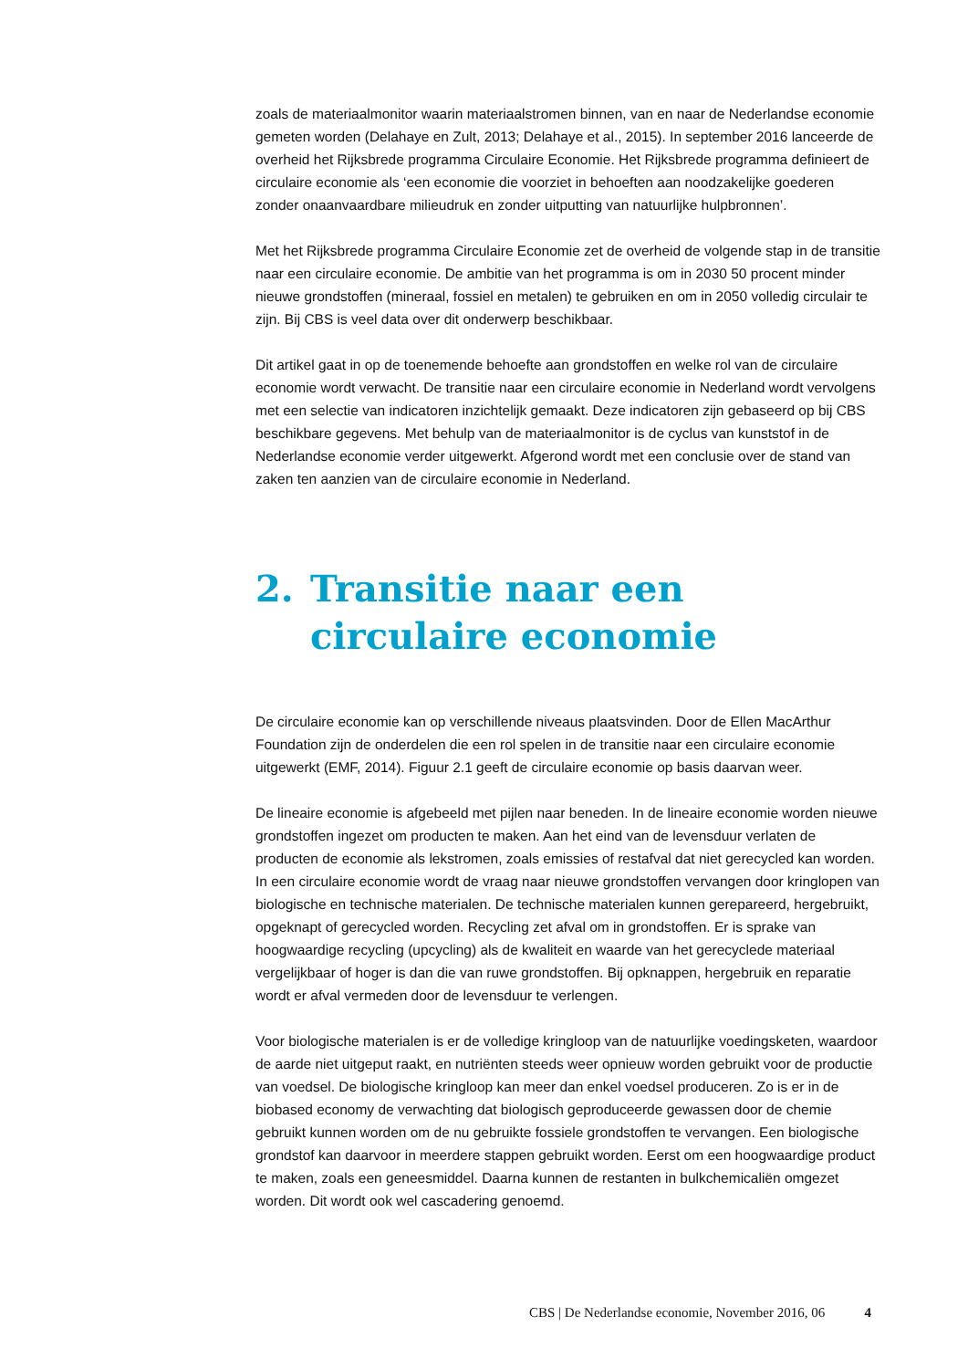zoals de materiaalmonitor waarin materiaalstromen binnen, van en naar de Nederlandse economie gemeten worden (Delahaye en Zult, 2013; Delahaye et al., 2015). In september 2016 lanceerde de overheid het Rijksbrede programma Circulaire Economie. Het Rijksbrede programma definieert de circulaire economie als ‘een economie die voorziet in behoeften aan noodzakelijke goederen zonder onaanvaardbare milieudruk en zonder uitputting van natuurlijke hulpbronnen’.
Met het Rijksbrede programma Circulaire Economie zet de overheid de volgende stap in de transitie naar een circulaire economie. De ambitie van het programma is om in 2030 50 procent minder nieuwe grondstoffen (mineraal, fossiel en metalen) te gebruiken en om in 2050 volledig circulair te zijn. Bij CBS is veel data over dit onderwerp beschikbaar.
Dit artikel gaat in op de toenemende behoefte aan grondstoffen en welke rol van de circulaire economie wordt verwacht. De transitie naar een circulaire economie in Nederland wordt vervolgens met een selectie van indicatoren inzichtelijk gemaakt. Deze indicatoren zijn gebaseerd op bij CBS beschikbare gegevens. Met behulp van de materiaalmonitor is de cyclus van kunststof in de Nederlandse economie verder uitgewerkt. Afgerond wordt met een conclusie over de stand van zaken ten aanzien van de circulaire economie in Nederland.
2. Transitie naar een circulaire economie
De circulaire economie kan op verschillende niveaus plaatsvinden. Door de Ellen MacArthur Foundation zijn de onderdelen die een rol spelen in de transitie naar een circulaire economie uitgewerkt (EMF, 2014). Figuur 2.1 geeft de circulaire economie op basis daarvan weer.
De lineaire economie is afgebeeld met pijlen naar beneden. In de lineaire economie worden nieuwe grondstoffen ingezet om producten te maken. Aan het eind van de levensduur verlaten de producten de economie als lekstromen, zoals emissies of restafval dat niet gerecycled kan worden. In een circulaire economie wordt de vraag naar nieuwe grondstoffen vervangen door kringlopen van biologische en technische materialen. De technische materialen kunnen gerepareerd, hergebruikt, opgeknapt of gerecycled worden. Recycling zet afval om in grondstoffen. Er is sprake van hoogwaardige recycling (upcycling) als de kwaliteit en waarde van het gerecyclede materiaal vergelijkbaar of hoger is dan die van ruwe grondstoffen. Bij opknappen, hergebruik en reparatie wordt er afval vermeden door de levensduur te verlengen.
Voor biologische materialen is er de volledige kringloop van de natuurlijke voedingsketen, waardoor de aarde niet uitgeput raakt, en nutriënten steeds weer opnieuw worden gebruikt voor de productie van voedsel. De biologische kringloop kan meer dan enkel voedsel produceren. Zo is er in de biobased economy de verwachting dat biologisch geproduceerde gewassen door de chemie gebruikt kunnen worden om de nu gebruikte fossiele grondstoffen te vervangen. Een biologische grondstof kan daarvoor in meerdere stappen gebruikt worden. Eerst om een hoogwaardige product te maken, zoals een geneesmiddel. Daarna kunnen de restanten in bulkchemicaliën omgezet worden. Dit wordt ook wel cascadering genoemd.
CBS | De Nederlandse economie, November 2016, 06 4